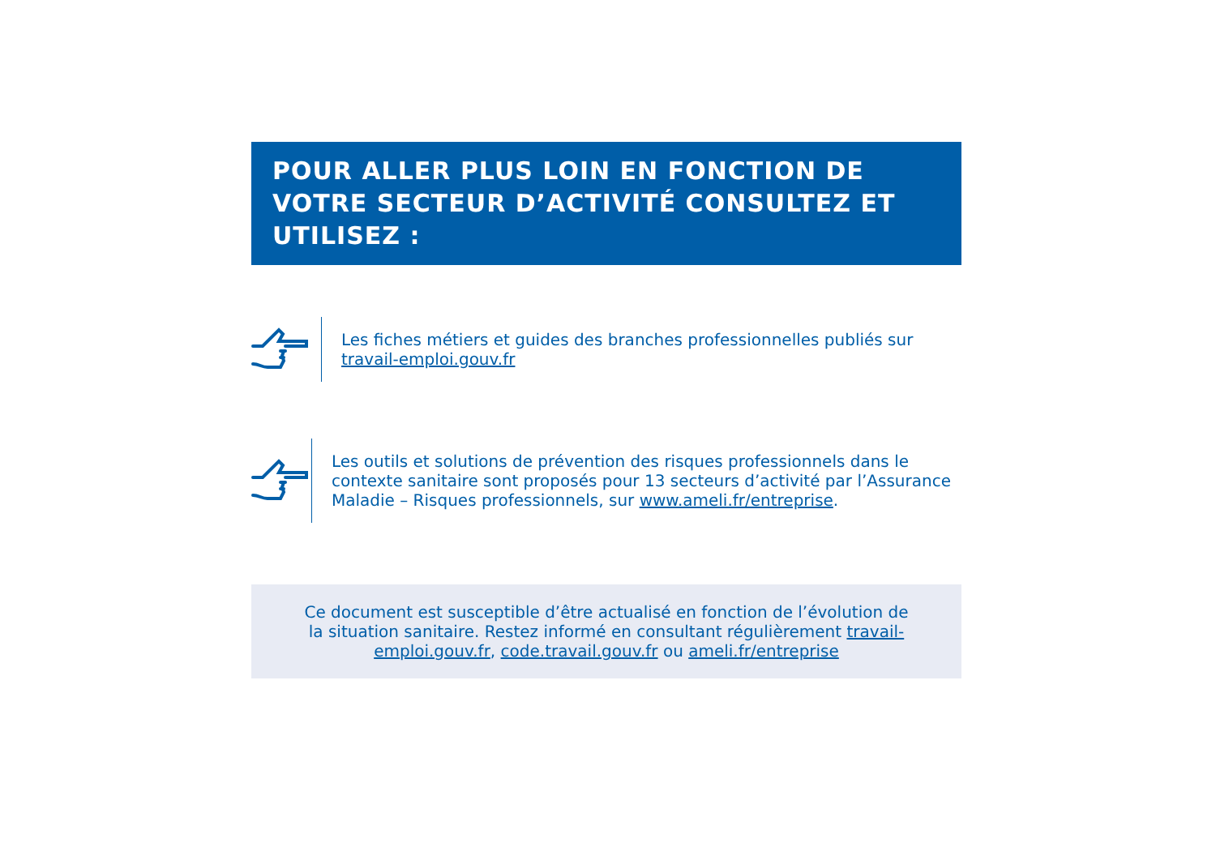POUR ALLER PLUS LOIN EN FONCTION DE VOTRE SECTEUR D’ACTIVITÉ CONSULTEZ ET UTILISEZ :
Les fiches métiers et guides des branches professionnelles publiés sur
travail-emploi.gouv.fr
Les outils et solutions de prévention des risques professionnels dans le contexte sanitaire sont proposés pour 13 secteurs d’activité par l’Assurance Maladie – Risques professionnels, sur www.ameli.fr/entreprise.
Ce document est susceptible d’être actualisé en fonction de l’évolution de la situation sanitaire. Restez informé en consultant régulièrement travail-emploi.gouv.fr, code.travail.gouv.fr ou ameli.fr/entreprise